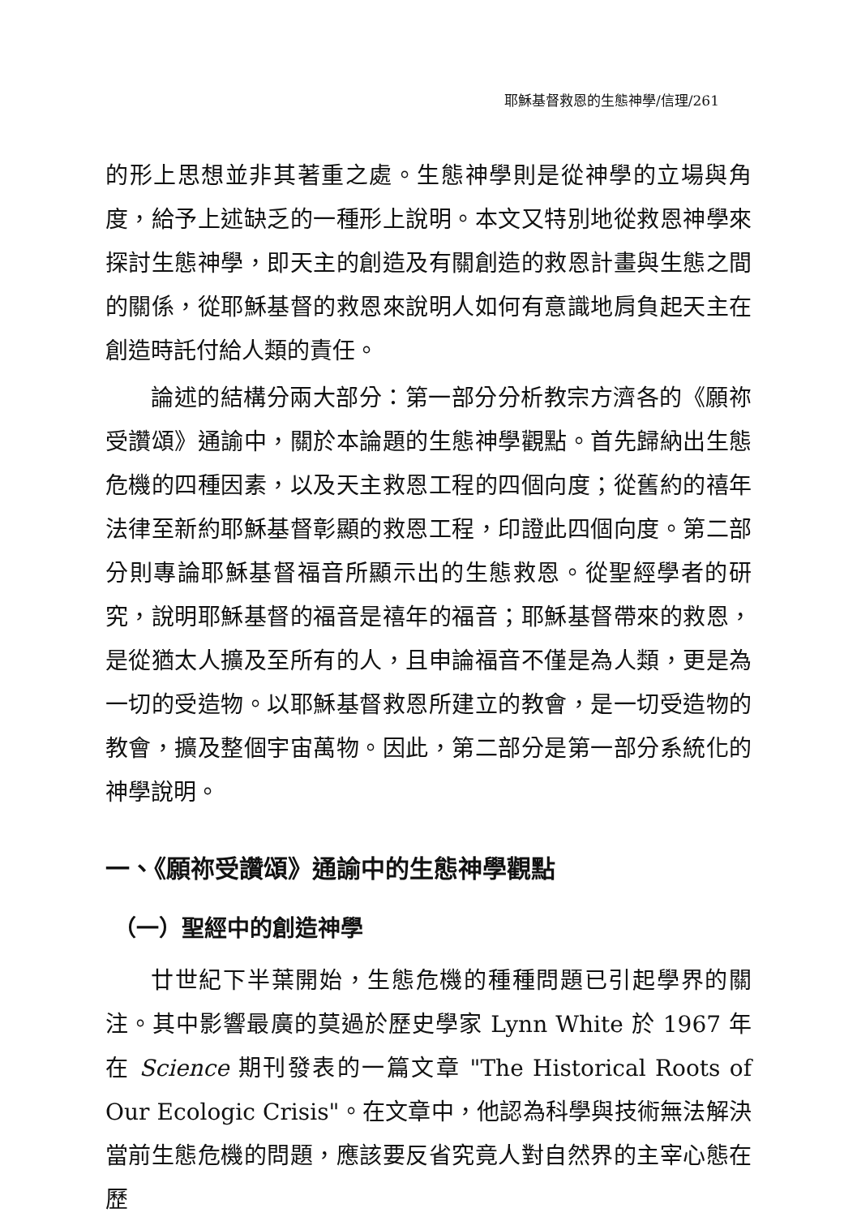耶穌基督救恩的生態神學/信理/261
的形上思想並非其著重之處。生態神學則是從神學的立場與角度，給予上述缺乏的一種形上說明。本文又特別地從救恩神學來探討生態神學，即天主的創造及有關創造的救恩計畫與生態之間的關係，從耶穌基督的救恩來說明人如何有意識地肩負起天主在創造時託付給人類的責任。
論述的結構分兩大部分：第一部分分析教宗方濟各的《願祢受讚頌》通諭中，關於本論題的生態神學觀點。首先歸納出生態危機的四種因素，以及天主救恩工程的四個向度；從舊約的禧年法律至新約耶穌基督彰顯的救恩工程，印證此四個向度。第二部分則專論耶穌基督福音所顯示出的生態救恩。從聖經學者的研究，說明耶穌基督的福音是禧年的福音；耶穌基督帶來的救恩，是從猶太人擴及至所有的人，且申論福音不僅是為人類，更是為一切的受造物。以耶穌基督救恩所建立的教會，是一切受造物的教會，擴及整個宇宙萬物。因此，第二部分是第一部分系統化的神學說明。
一、《願祢受讚頌》通諭中的生態神學觀點
（一）聖經中的創造神學
廿世紀下半葉開始，生態危機的種種問題已引起學界的關注。其中影響最廣的莫過於歷史學家 Lynn White 於 1967 年在 Science 期刊發表的一篇文章 "The Historical Roots of Our Ecologic Crisis"。在文章中，他認為科學與技術無法解決當前生態危機的問題，應該要反省究竟人對自然界的主宰心態在歷